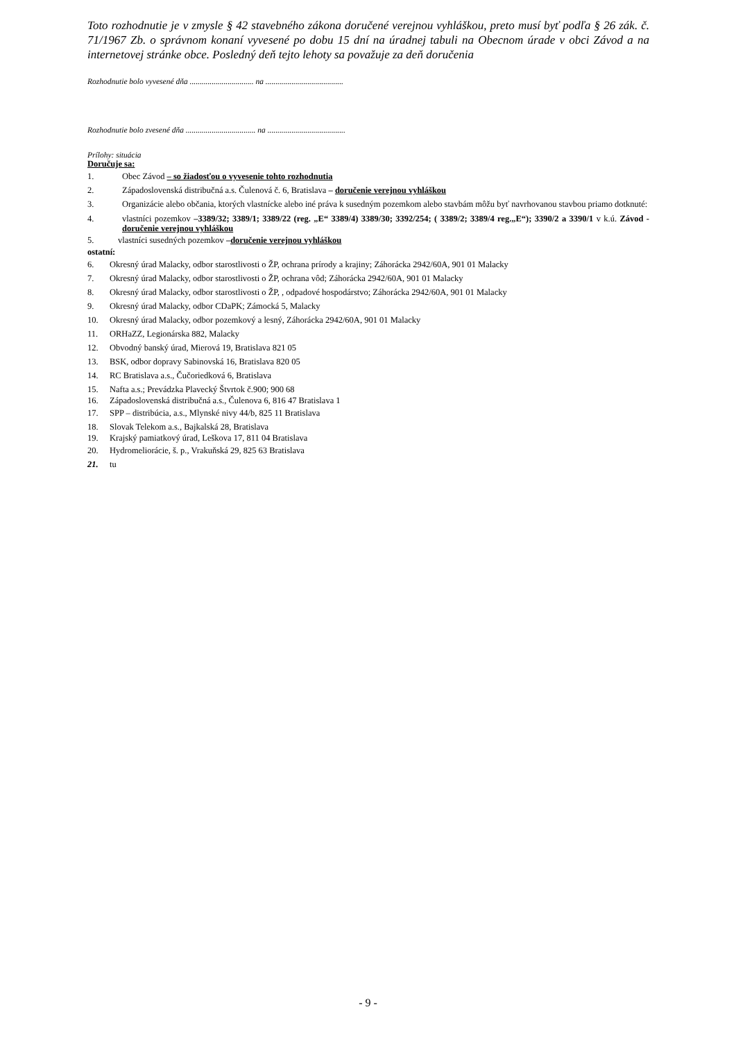Toto rozhodnutie je v zmysle § 42 stavebného zákona doručené verejnou vyhláškou, preto musí byť podľa § 26 zák. č. 71/1967 Zb. o správnom konaní vyvesené po dobu 15 dní na úradnej tabuli na Obecnom úrade v obci Závod a na internetovej stránke obce. Posledný deň tejto lehoty sa považuje za deň doručenia
Rozhodnutie bolo vyvesené dňa ................................ na .......................................
Rozhodnutie bolo zvesené dňa ................................... na .......................................
Prílohy: situácia
Doručuje sa:
1. Obec Závod – so žiadosťou o vyvesenie tohto rozhodnutia
2. Západoslovenská distribučná a.s. Čulenová č. 6, Bratislava – doručenie verejnou vyhláškou
3. Organizácie alebo občania, ktorých vlastnícke alebo iné práva k susedným pozemkom alebo stavbám môžu byť navrhovanou stavbou priamo dotknuté:
4. vlastníci pozemkov –3389/32; 3389/1; 3389/22 (reg. „E“ 3389/4) 3389/30; 3392/254; ( 3389/2; 3389/4 reg.„E“); 3390/2 a 3390/1 v k.ú. Závod - doručenie verejnou vyhláškou
5. vlastníci susedných pozemkov –doručenie verejnou vyhláškou
ostatní:
6. Okresný úrad Malacky, odbor starostlivosti o ŽP, ochrana prírody a krajiny; Záhorácka 2942/60A, 901 01 Malacky
7. Okresný úrad Malacky, odbor starostlivosti o ŽP, ochrana vôd; Záhorácka 2942/60A, 901 01 Malacky
8. Okresný úrad Malacky, odbor starostlivosti o ŽP, , odpadové hospodárstvo; Záhorácka 2942/60A, 901 01 Malacky
9. Okresný úrad Malacky, odbor CDaPK; Zámocká 5, Malacky
10. Okresný úrad Malacky, odbor pozemkový a lesný, Záhorácka 2942/60A, 901 01 Malacky
11. ORHaZZ, Legionárska 882, Malacky
12. Obvodný banský úrad, Mierová 19, Bratislava 821 05
13. BSK, odbor dopravy Sabinovská 16, Bratislava 820 05
14. RC Bratislava a.s., Čučoriedková 6, Bratislava
15. Nafta a.s.; Prevádzka Plavecký Štvrtok č.900; 900 68
16. Západoslovenská distribučná a.s., Čulenova 6, 816 47 Bratislava 1
17. SPP – distribúcia, a.s., Mlynské nivy 44/b, 825 11 Bratislava
18. Slovak Telekom a.s., Bajkalská 28, Bratislava
19. Krajský pamiatkový úrad, Leškova 17, 811 04 Bratislava
20. Hydromeliorácie, š. p., Vrakuňská 29, 825 63 Bratislava
21. tu
- 9 -